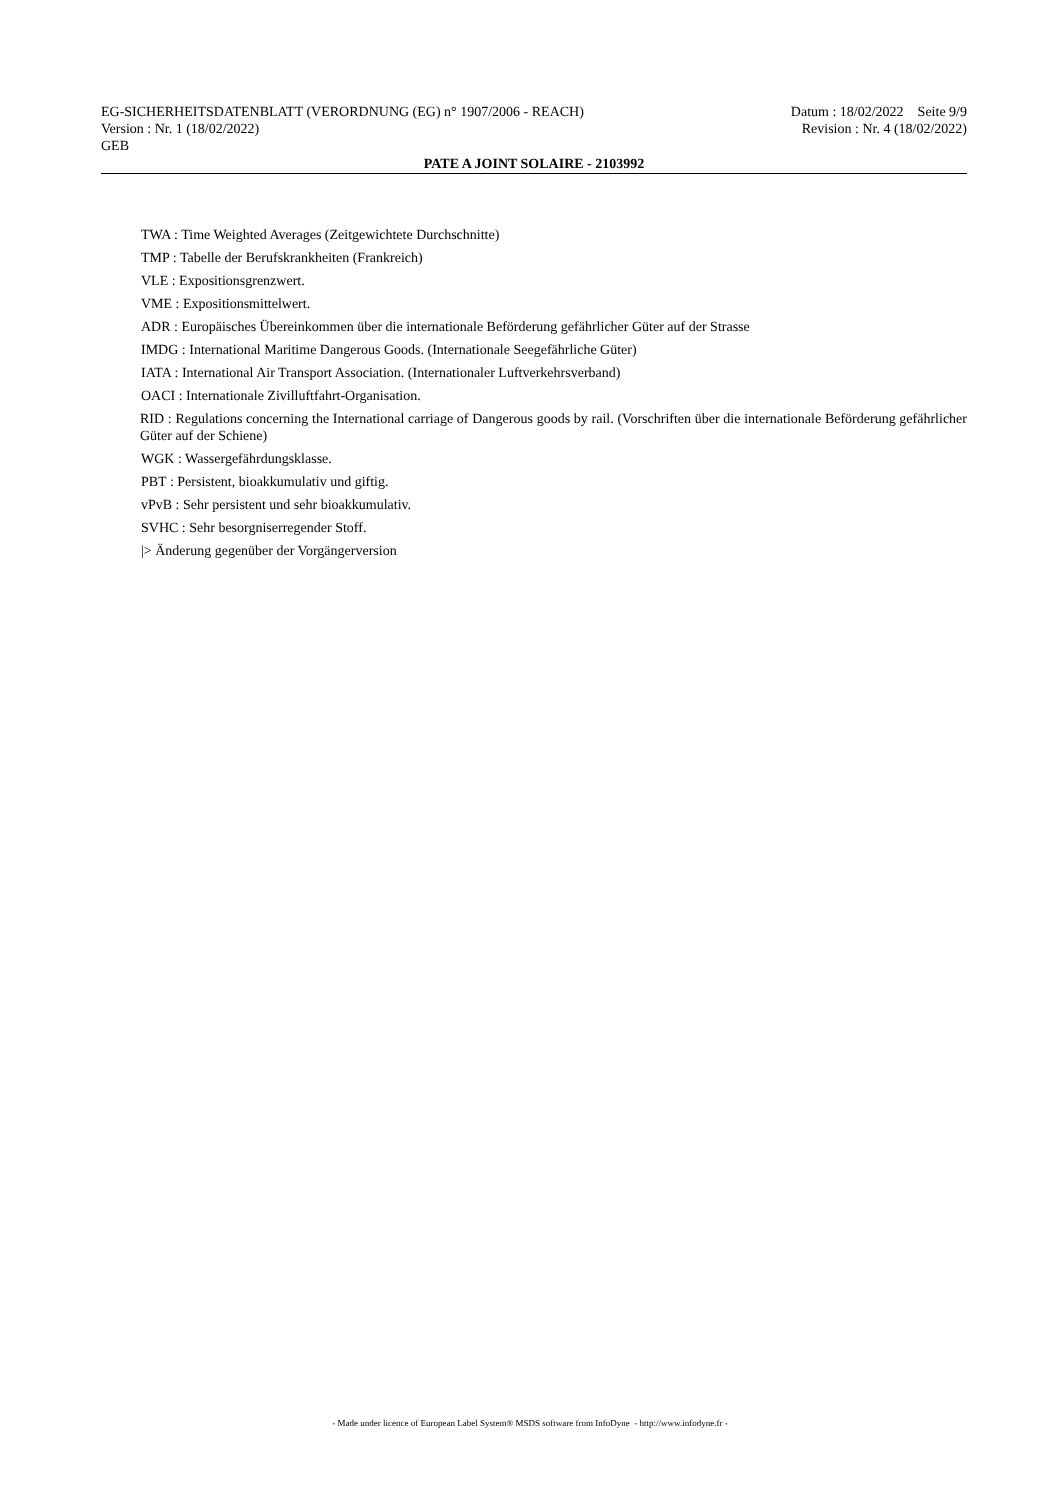EG-SICHERHEITSDATENBLATT (VERORDNUNG (EG) n° 1907/2006 - REACH) Datum : 18/02/2022 Seite 9/9
Version : Nr. 1 (18/02/2022) Revision : Nr. 4 (18/02/2022)
GEB
PATE A JOINT SOLAIRE - 2103992
TWA : Time Weighted Averages (Zeitgewichtete Durchschnitte)
TMP : Tabelle der Berufskrankheiten (Frankreich)
VLE : Expositionsgrenzwert.
VME : Expositionsmittelwert.
ADR : Europäisches Übereinkommen über die internationale Beförderung gefährlicher Güter auf der Strasse
IMDG : International Maritime Dangerous Goods. (Internationale Seegefährliche Güter)
IATA : International Air Transport Association. (Internationaler Luftverkehrsverband)
OACI : Internationale Zivilluftfahrt-Organisation.
RID : Regulations concerning the International carriage of Dangerous goods by rail. (Vorschriften über die internationale Beförderung gefährlicher Güter auf der Schiene)
WGK : Wassergefährdungsklasse.
PBT : Persistent, bioakkumulativ und giftig.
vPvB : Sehr persistent und sehr bioakkumulativ.
SVHC : Sehr besorgniserregender Stoff.
|> Änderung gegenüber der Vorgängerversion
- Made under licence of European Label System® MSDS software from InfoDyne - http://www.infodyne.fr -